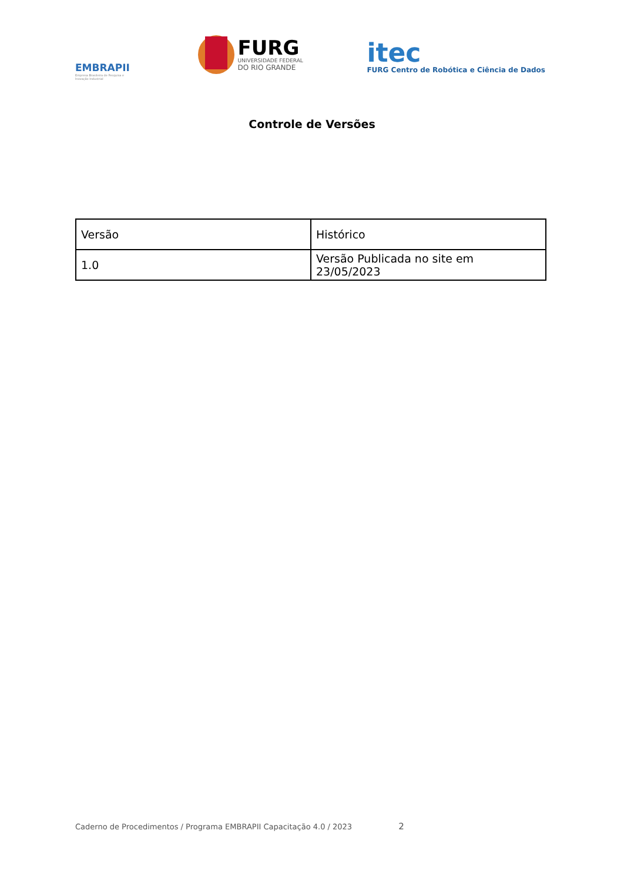EMBRAPII
Empresa Brasileira de Pesquisa e Inovação Industrial
FURG
UNIVERSIDADE FEDERAL
DO RIO GRANDE
itec
FURG Centro de Robótica e Ciência de Dados
Controle de Versões
| Versão | Histórico |
| --- | --- |
| 1.0 | Versão Publicada no site em 23/05/2023 |
Caderno de Procedimentos / Programa EMBRAPII Capacitação 4.0 / 2023 2